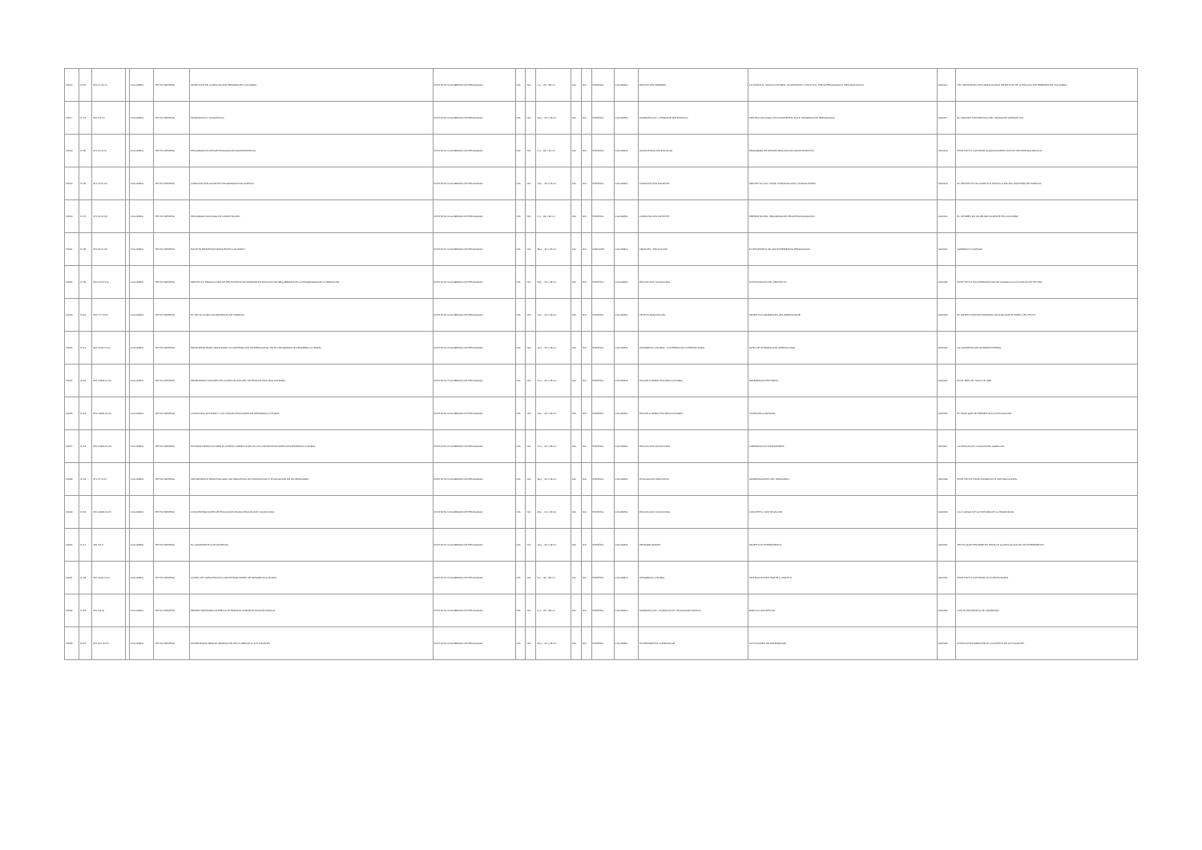| 15016 | IF 65 | 370.11 IC17o | | COLOMBIA | TEXTO IMPRESO | OBJETIVOS DE LA EDUCACIÓN PRIMARIA EN COLOMBIA | INSTITUTO COLOMBIANO DE PEDAGOGÍA | N/A | N/A | 1 p. ; 22 x 28 cm | N/A | N/A | ESPAÑOL | COLOMBIA | EDUCACIÓN PRIMARIA | FILOSÓFICO; SOCIO-CULTURAL; ECONÓMICO Y POLÍTICO; PSICO-PEDAGÓGICO; METODOLÓGICO | 0001510 | HAY NECESIDAD DE FIJAR ALGUNOS OBJETIVOS DE LA EDUCACIÓN PRIMARIA EN COLOMBIA. |
| 15017 | IF 16 | 510 IC17m | | COLOMBIA | TEXTO IMPRESO | MATEMÁTICA Y LINGÜÍSTICA | INSTITUTO COLOMBIANO DE PEDAGOGÍA | N/A | N/A | 30 p. ; 22 x 28 cm | N/A | N/A | ESPAÑOL | COLOMBIA | MATEMÁTICAS - LENGUAJE MATEMÁTICO | CENTRO NACIONAL DE DOCUMENTACIÓN E INFORMACIÓN PEDAGÓGICA | 0001517 | EL ANÁLISIS SISTEMÁTICO DEL LENGUAJE MATEMÁTICO. |
| 15018 | IF 35 | 371.2 IC17p | | COLOMBIA | TEXTO IMPRESO | PROGRAMA DE DESCENTRALIZACIÓN ADMINISTRATIVA | INSTITUTO COLOMBIANO DE PEDAGOGÍA | N/A | N/A | 5 p. ; 18 x 22 cm | N/A | N/A | ESPAÑOL | COLOMBIA | ADMINISTRACIÓN ESCOLAR | PROGRAMA DE DESCENTRALIZACIÓN ADMINISTRATIVA | 0001518 | ESTE TEXTO CONTIENE ALGUNOS ASPECTOS DE DESCENTRALIZACIÓN. |
| 15019 | IF 36 | 371.12 IC17c | | COLOMBIA | TEXTO IMPRESO | CAPACITACIÓN DOCENTE PROGRAMA PNUD-UNESCO | INSTITUTO COLOMBIANO DE PEDAGOGÍA | N/A | N/A | 13 p. ; 22 x 33 cm | N/A | N/A | ESPAÑOL | COLOMBIA | CAPACITACIÓN DOCENTE | PROYECTO COL 72/032; INTRODUCCIÓN; CONSULTORES | 0001519 | EL PROYECTO HA CUMPLIDO HASTA LA FECHA UNA ETAPA DE TRABAJO. |
| 15020 | IF 37 | 371.12 IC17p | | COLOMBIA | TEXTO IMPRESO | PROGRAMA NACIONAL DE CAPACITACIÓN | INSTITUTO COLOMBIANO DE PEDAGOGÍA | N/A | N/A | 5 p. ; 18 x 22 cm | N/A | N/A | ESPAÑOL | COLOMBIA | CAPACITACIÓN DOCENTE | PRESENTACIÓN; PROGRAMA DE PROFESIONALIZACIÓN | 0001520 | EL INTERÉS DE UN MEJOR DOCENTE EN COLOMBIA. |
| 15021 | IF 38 | 372.65 IC17b | | COLOMBIA | TEXTO IMPRESO | BOLETÍN PROFESOR FRANCÉS EN COLOMBIA | INSTITUTO COLOMBIANO DE PEDAGOGÍA | N/A | N/A | 39 p. ; 22 x 33 cm | N/A | N/A | FRANCÉS | COLOMBIA | FRANCÉS - EDUCACIÓN | EL PROPÓSITO DE UNA EXPERIENCIA PEDAGÓGICA | 0001521 | QUERIDOS COLEGAS. |
| 15022 | IF 39 | 370.113 IC17p | | COLOMBIA | TEXTO IMPRESO | PROYECTO PRODUCCIÓN DE PROTOTIPOS DE MATERIALES EDUCATIVOS REQUERIDOS EN LA PROGRAMACIÓN CURRICULAR | INSTITUTO COLOMBIANO DE PEDAGOGÍA | N/A | N/A | 64 p. ; 22 x 28 cm | N/A | N/A | ESPAÑOL | COLOMBIA | EDUCACIÓN VOCACIONAL | JUSTIFICACIÓN DEL PROYECTO | 0001522 | ESTE TEXTO HA A PERMITIR MAYOR CUIDADO A LA DIVISIÓN DE TEXTOS. |
| 15023 | IF 40 | 370.777 IC17t | | COLOMBIA | TEXTO IMPRESO | EL TEXTO COMO INSTRUMENTO DE TRABAJO | INSTITUTO COLOMBIANO DE PEDAGOGÍA | N/A | N/A | 12 p. ; 22 x 28 cm | N/A | N/A | ESPAÑOL | COLOMBIA | TEXTOS EDUCATIVOS | OBJETIVOS GENERALES DEL APRENDIZAJE | 0001523 | EL OBJETO DE ESTE MATERIAL ES ANALIZAR EL PAPEL DEL TEXTO. |
| 15024 | IF 41 | 307.1412 IC17p | | COLOMBIA | TEXTO IMPRESO | PROPUESTA PARA ORGANIZAR LA COOPERACIÓN INTERNACIONAL EN EL PROGRAMA DE DESARROLLO RURAL | INSTITUTO COLOMBIANO DE PEDAGOGÍA | N/A | N/A | 12 p. ; 22 x 28 cm | N/A | N/A | ESPAÑOL | COLOMBIA | DESARROLLO RURAL - COOPERACIÓN INTERNACIONAL | NIVEL DE INTEGRACIÓN OPERACIONAL | 0001524 | LA COOPERACIÓN INTERMINISTERIAL. |
| 15025 | IF 42 | 370.19346 IC17p | | COLOMBIA | TEXTO IMPRESO | PROBLEMAS COMUNES EN LA APLICACIÓN DEL SISTEMA DE ESCUELA UNITARIA | INSTITUTO COLOMBIANO DE PEDAGOGÍA | N/A | N/A | 17 p. ; 22 x 28 cm | N/A | N/A | ESPAÑOL | COLOMBIA | ESCUELA RURAL ESCUELA UNITARIA | REFERENCIA HISTÓRICA | 0001525 | EN EL MES DE JULIO DE 1980. |
| 15026 | IF 43 | 370.19346 IC17e | | COLOMBIA | TEXTO IMPRESO | LA ESCUELA UNITARIA Y LAS CONCENTRACIONES DE DESARROLLO RURAL | INSTITUTO COLOMBIANO DE PEDAGOGÍA | N/A | N/A | 12 p. ; 22 x 33 cm | N/A | N/A | ESPAÑOL | COLOMBIA | ESCUELA RURAL ESCUELA UNITARIA | LA ESCUELA UNITARIA | 0001526 | EL TEMA QUE SE PRESENTA A CONTINUACIÓN. |
| 15027 | IF 44 | 370.19346 IC17e | | COLOMBIA | TEXTO IMPRESO | ESTUDIOS BÁSICOS PARA EL DISEÑO CURRICULAR DE LAS CONCENTRACIONES DE DESARROLLO RURAL | INSTITUTO COLOMBIANO DE PEDAGOGÍA | N/A | N/A | 17 p. ; 22 x 28 cm | N/A | N/A | ESPAÑOL | COLOMBIA | EDUCACIÓN VOCACIONAL | CORRELACIÓN INDICADORES | 0001527 | LA EDUCACIÓN VOCACIONAL AGRÍCOLA. |
| 15028 | IF 45 | 371.27 IC17i | | COLOMBIA | TEXTO IMPRESO | INSTRUMENTO PARA EVALUAR LOS PROCESOS DE INSTRUCCIÓN Y EVALUACIÓN DE UN SEMINARIO | INSTITUTO COLOMBIANO DE PEDAGOGÍA | N/A | N/A | 29 p. ; 22 x 28 cm | N/A | N/A | ESPAÑOL | COLOMBIA | EVALUACIÓN EDUCATIVA | OBSERVACIONES DEL SEMINARIO | 0001528 | ESTE TEXTO TIENE FORMATOS E INSTRUCCIONES. |
| 15029 | IF 46 | 370.19346 IC17c | | COLOMBIA | TEXTO IMPRESO | CONCENTRACIONES DE EDUCACIÓN RURAL EDUCACIÓN VOCACIONAL | INSTITUTO COLOMBIANO DE PEDAGOGÍA | N/A | N/A | 46 p. ; 22 x 28 cm | N/A | N/A | ESPAÑOL | COLOMBIA | EDUCACIÓN VOCACIONAL | CONCEPTO; JUSTIFICACIÓN | 0001529 | A LO LARGO DE LA HISTORIA DE LA HUMANIDAD. |
| 15030 | IF 47 | 155 IC17f | | COLOMBIA | TEXTO IMPRESO | EL LANZAMIENTO DE MONEDAS | INSTITUTO COLOMBIANO DE PEDAGOGÍA | N/A | N/A | 12 p. ; 22 x 28 cm | N/A | N/A | ESPAÑOL | COLOMBIA | PROBABILIDADES | OBJETIVOS; EXPERIMENTO | 0001530 | TEXTO QUE DESCRIBE EN DETALLE LA APLICACIÓN DE UN EXPERIMENTO. |
| 15031 | IF 48 | 307.1412 IC17c | | COLOMBIA | TEXTO IMPRESO | CURSO DE CAPACITACIÓN CONCENTRACIONES DE DESARROLLO RURAL | INSTITUTO COLOMBIANO DE PEDAGOGÍA | N/A | N/A | 9 p. ; 22 x 28 cm | N/A | N/A | ESPAÑOL | COLOMBIA | DESARROLLO RURAL | INSTRUCCIONES; PARTE A; PARTE B | 0001531 | ESTE TEXTO CONTIENE UN CUESTIONARIO. |
| 15032 | IF 49 | 510 IC17p | | COLOMBIA | TEXTO IMPRESO | PRIMER SEMINARIO INTERNO DE TRABAJO SOBRE EDUCACIÓN BÁSICA | INSTITUTO COLOMBIANO DE PEDAGOGÍA | N/A | N/A | 9 p. ; 22 x 28 cm | N/A | N/A | ESPAÑOL | COLOMBIA | MATEMÁTICAS - CURRÍCULOS - EDUCACIÓN BÁSICA | MARCO CONCEPTUAL | 0001532 | CON EL PROPÓSITO DE INFORMAR. |
| 15033 | IF 50 | 375.001 IC17e | | COLOMBIA | TEXTO IMPRESO | ESTRATEGIAS PARA ELABORACIÓN DEL CURRÍCULO: ACTIVIDADES | INSTITUTO COLOMBIANO DE PEDAGOGÍA | N/A | N/A | 22 p. ; 22 x 28 cm | N/A | N/A | ESPAÑOL | COLOMBIA | PLANEAMIENTO CURRICULAR | ACTIVIDADES DE APRENDIZAJE | 0001533 | ANTES DE ESTABLECER EL CONCEPTO DE ACTIVIDADES. |